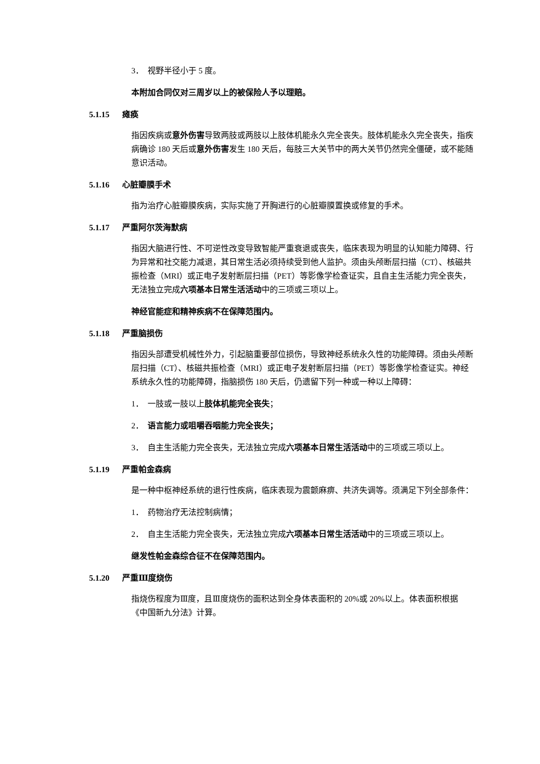3． 视野半径小于 5 度。
本附加合同仅对三周岁以上的被保险人予以理赔。
5.1.15 瘫痪
指因疾病或意外伤害导致两肢或两肢以上肢体机能永久完全丧失。肢体机能永久完全丧失，指疾病确诊 180 天后或意外伤害发生 180 天后，每肢三大关节中的两大关节仍然完全僵硬，或不能随意识活动。
5.1.16 心脏瓣膜手术
指为治疗心脏瓣膜疾病，实际实施了开胸进行的心脏瓣膜置换或修复的手术。
5.1.17 严重阿尔茨海默病
指因大脑进行性、不可逆性改变导致智能严重衰退或丧失，临床表现为明显的认知能力障碍、行为异常和社交能力减退，其日常生活必须持续受到他人监护。须由头颅断层扫描（CT）、核磁共振检查（MRI）或正电子发射断层扫描（PET）等影像学检查证实，且自主生活能力完全丧失，无法独立完成六项基本日常生活活动中的三项或三项以上。
神经官能症和精神疾病不在保障范围内。
5.1.18 严重脑损伤
指因头部遭受机械性外力，引起脑重要部位损伤，导致神经系统永久性的功能障碍。须由头颅断层扫描（CT）、核磁共振检查（MRI）或正电子发射断层扫描（PET）等影像学检查证实。神经系统永久性的功能障碍，指脑损伤 180 天后，仍遗留下列一种或一种以上障碍：
1． 一肢或一肢以上肢体机能完全丧失；
2． 语言能力或咀嚼吞咽能力完全丧失；
3． 自主生活能力完全丧失，无法独立完成六项基本日常生活活动中的三项或三项以上。
5.1.19 严重帕金森病
是一种中枢神经系统的退行性疾病，临床表现为震颤麻痹、共济失调等。须满足下列全部条件：
1． 药物治疗无法控制病情；
2． 自主生活能力完全丧失，无法独立完成六项基本日常生活活动中的三项或三项以上。
继发性帕金森综合征不在保障范围内。
5.1.20 严重Ⅲ度烧伤
指烧伤程度为Ⅲ度，且Ⅲ度烧伤的面积达到全身体表面积的 20%或 20%以上。体表面积根据《中国新九分法》计算。